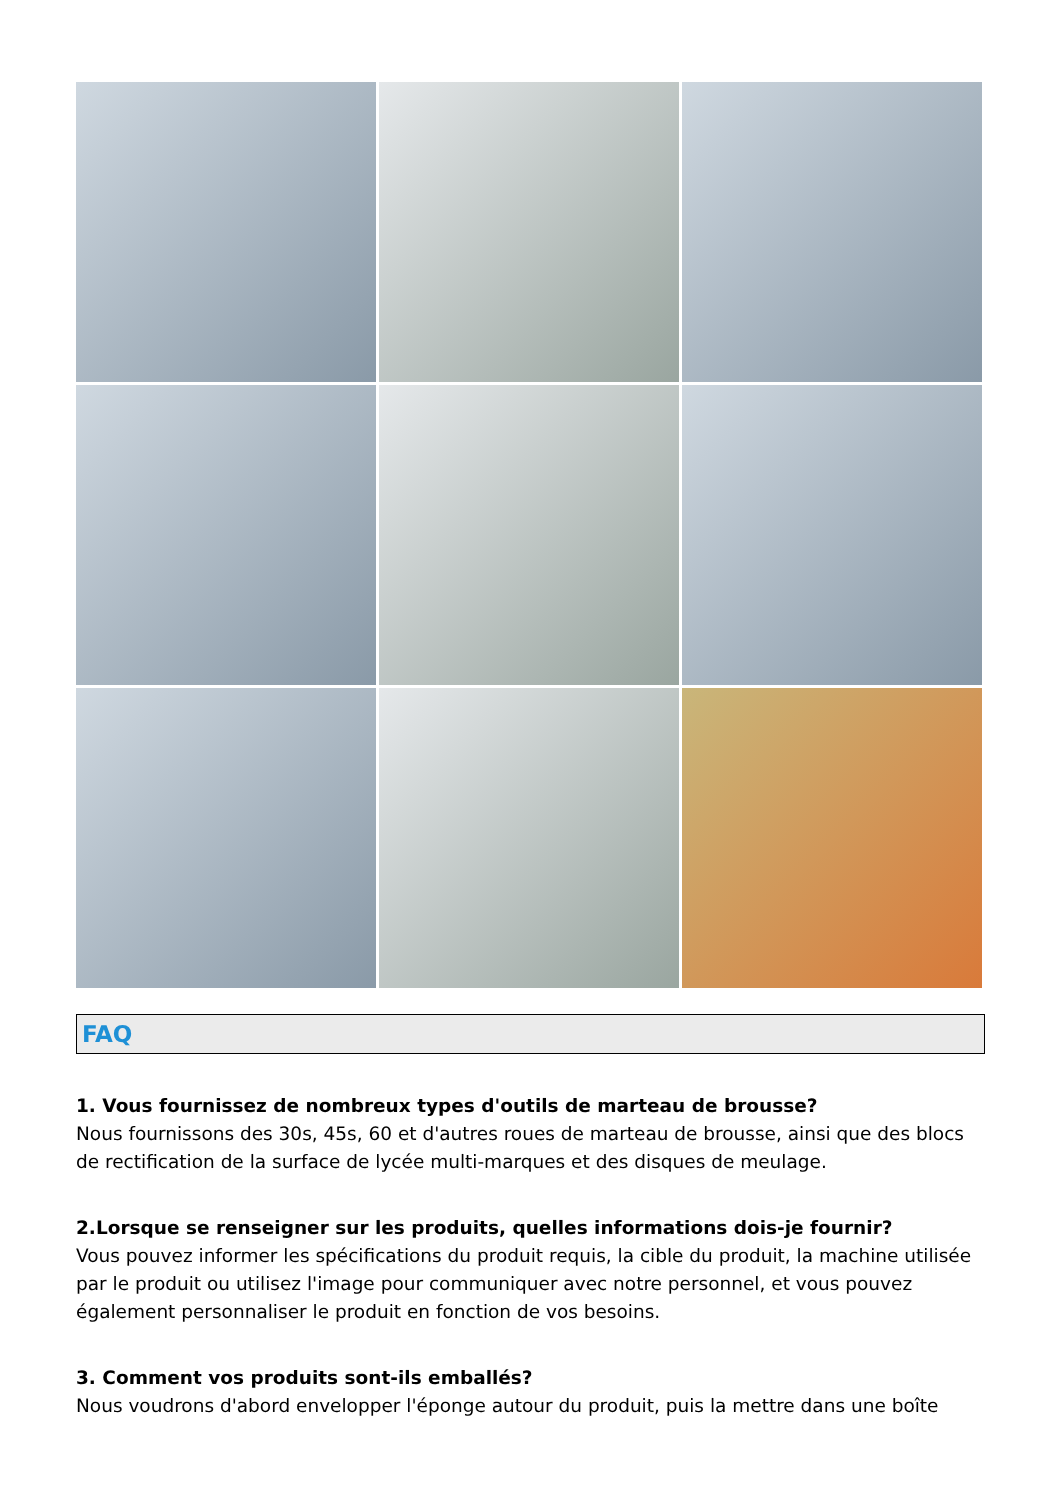FAQ
1. Vous fournissez de nombreux types d'outils de marteau de brousse?
Nous fournissons des 30s, 45s, 60 et d'autres roues de marteau de brousse, ainsi que des blocs de rectification de la surface de lycée multi-marques et des disques de meulage.
2.Lorsque se renseigner sur les produits, quelles informations dois-je fournir?
Vous pouvez informer les spécifications du produit requis, la cible du produit, la machine utilisée par le produit ou utilisez l'image pour communiquer avec notre personnel, et vous pouvez également personnaliser le produit en fonction de vos besoins.
3. Comment vos produits sont-ils emballés?
Nous voudrons d'abord envelopper l'éponge autour du produit, puis la mettre dans une boîte